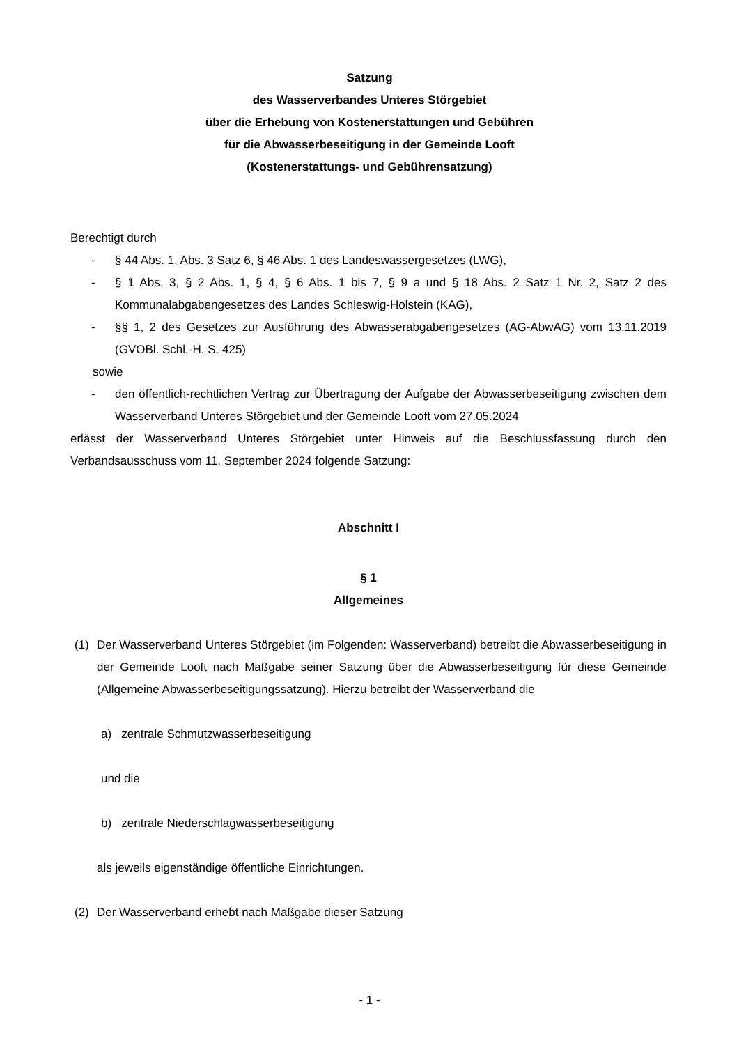Satzung
des Wasserverbandes Unteres Störgebiet
über die Erhebung von Kostenerstattungen und Gebühren
für die Abwasserbeseitigung in der Gemeinde Looft
(Kostenerstattungs- und Gebührensatzung)
Berechtigt durch
- § 44 Abs. 1, Abs. 3 Satz 6, § 46 Abs. 1 des Landeswassergesetzes (LWG),
- § 1 Abs. 3, § 2 Abs. 1, § 4, § 6 Abs. 1 bis 7, § 9 a und § 18 Abs. 2 Satz 1 Nr. 2, Satz 2 des Kommunalabgabengesetzes des Landes Schleswig-Holstein (KAG),
- §§ 1, 2 des Gesetzes zur Ausführung des Abwasserabgabengesetzes (AG-AbwAG) vom 13.11.2019 (GVOBl. Schl.-H. S. 425)
sowie
- den öffentlich-rechtlichen Vertrag zur Übertragung der Aufgabe der Abwasserbeseitigung zwischen dem Wasserverband Unteres Störgebiet und der Gemeinde Looft vom 27.05.2024
erlässt der Wasserverband Unteres Störgebiet unter Hinweis auf die Beschlussfassung durch den Verbandsausschuss vom 11. September 2024 folgende Satzung:
Abschnitt I
§ 1
Allgemeines
(1) Der Wasserverband Unteres Störgebiet (im Folgenden: Wasserverband) betreibt die Abwasserbeseitigung in der Gemeinde Looft nach Maßgabe seiner Satzung über die Abwasserbeseitigung für diese Gemeinde (Allgemeine Abwasserbeseitigungssatzung). Hierzu betreibt der Wasserverband die
a) zentrale Schmutzwasserbeseitigung
und die
b) zentrale Niederschlagwasserbeseitigung
als jeweils eigenständige öffentliche Einrichtungen.
(2) Der Wasserverband erhebt nach Maßgabe dieser Satzung
- 1 -